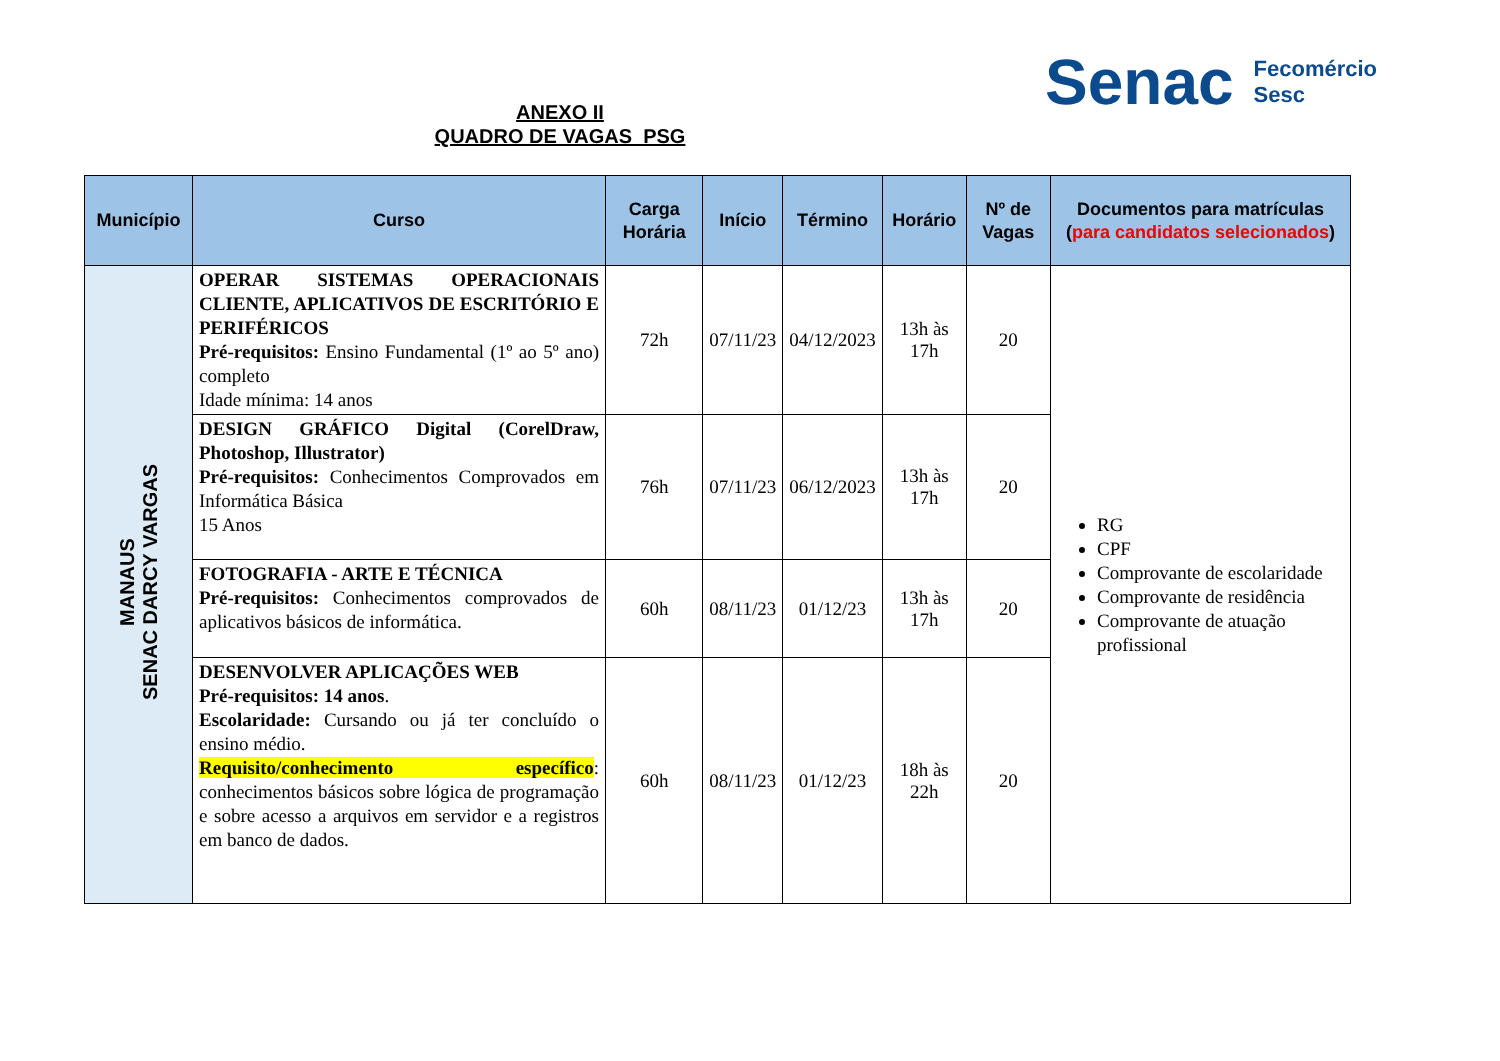ANEXO II
QUADRO DE VAGAS_PSG
Senac Fecomércio
Sesc
| Município | Curso | Carga Horária | Início | Término | Horário | Nº de Vagas | Documentos para matrículas ( para candidatos selecionados ) |
| --- | --- | --- | --- | --- | --- | --- | --- |
| MANAUS SENAC DARCY VARGAS | OPERAR SISTEMAS OPERACIONAIS CLIENTE, APLICATIVOS DE ESCRITÓRIO E PERIFÉRICOS Pré-requisitos: Ensino Fundamental (1º ao 5º ano) completo Idade mínima: 14 anos | 72h | 07/11/23 | 04/12/2023 | 13h às 17h | 20 | RG CPF Comprovante de escolaridade Comprovante de residência Comprovante de atuação profissional |
| | DESIGN GRÁFICO Digital (CorelDraw, Photoshop, Illustrator) Pré-requisitos: Conhecimentos Comprovados em Informática Básica 15 Anos | 76h | 07/11/23 | 06/12/2023 | 13h às 17h | 20 | |
| | FOTOGRAFIA - ARTE E TÉCNICA Pré-requisitos: Conhecimentos comprovados de aplicativos básicos de informática. | 60h | 08/11/23 | 01/12/23 | 13h às 17h | 20 | |
| | DESENVOLVER APLICAÇÕES WEB Pré-requisitos: 14 anos . Escolaridade: Cursando ou já ter concluído o ensino médio. Requisito/conhecimento específico : conhecimentos básicos sobre lógica de programação e sobre acesso a arquivos em servidor e a registros em banco de dados. | 60h | 08/11/23 | 01/12/23 | 18h às 22h | 20 | |